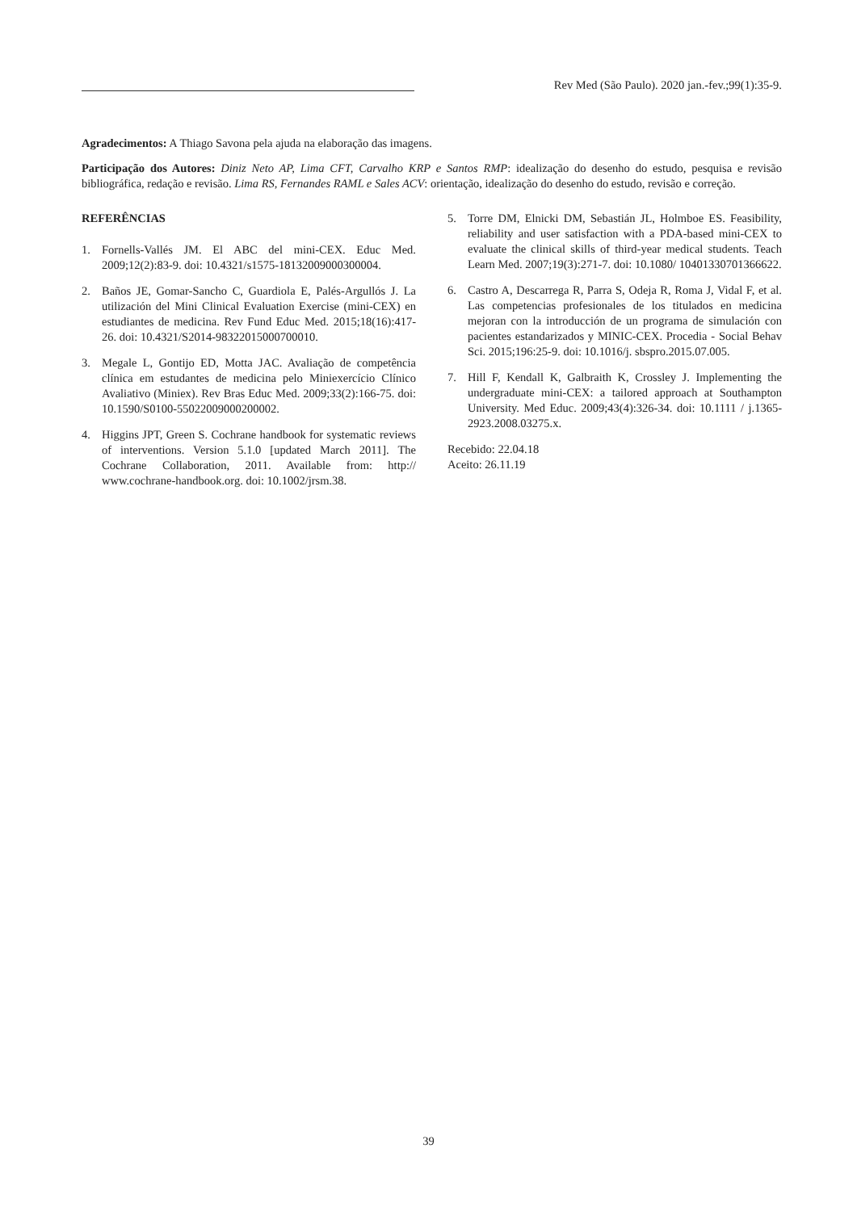Rev Med (São Paulo). 2020 jan.-fev.;99(1):35-9.
Agradecimentos: A Thiago Savona pela ajuda na elaboração das imagens.
Participação dos Autores: Diniz Neto AP, Lima CFT, Carvalho KRP e Santos RMP: idealização do desenho do estudo, pesquisa e revisão bibliográfica, redação e revisão. Lima RS, Fernandes RAML e Sales ACV: orientação, idealização do desenho do estudo, revisão e correção.
REFERÊNCIAS
1. Fornells-Vallés JM. El ABC del mini-CEX. Educ Med. 2009;12(2):83-9. doi: 10.4321/s1575-18132009000300004.
2. Baños JE, Gomar-Sancho C, Guardiola E, Palés-Argullós J. La utilización del Mini Clinical Evaluation Exercise (mini-CEX) en estudiantes de medicina. Rev Fund Educ Med. 2015;18(16):417-26. doi: 10.4321/S2014-98322015000700010.
3. Megale L, Gontijo ED, Motta JAC. Avaliação de competência clínica em estudantes de medicina pelo Miniexercício Clínico Avaliativo (Miniex). Rev Bras Educ Med. 2009;33(2):166-75. doi: 10.1590/S0100-55022009000200002.
4. Higgins JPT, Green S. Cochrane handbook for systematic reviews of interventions. Version 5.1.0 [updated March 2011]. The Cochrane Collaboration, 2011. Available from: http:// www.cochrane-handbook.org. doi: 10.1002/jrsm.38.
5. Torre DM, Elnicki DM, Sebastián JL, Holmboe ES. Feasibility, reliability and user satisfaction with a PDA-based mini-CEX to evaluate the clinical skills of third-year medical students. Teach Learn Med. 2007;19(3):271-7. doi: 10.1080/ 10401330701366622.
6. Castro A, Descarrega R, Parra S, Odeja R, Roma J, Vidal F, et al. Las competencias profesionales de los titulados en medicina mejoran con la introducción de un programa de simulación con pacientes estandarizados y MINIC-CEX. Procedia - Social Behav Sci. 2015;196:25-9. doi: 10.1016/j. sbspro.2015.07.005.
7. Hill F, Kendall K, Galbraith K, Crossley J. Implementing the undergraduate mini-CEX: a tailored approach at Southampton University. Med Educ. 2009;43(4):326-34. doi: 10.1111 / j.1365-2923.2008.03275.x.
Recebido: 22.04.18
Aceito: 26.11.19
39